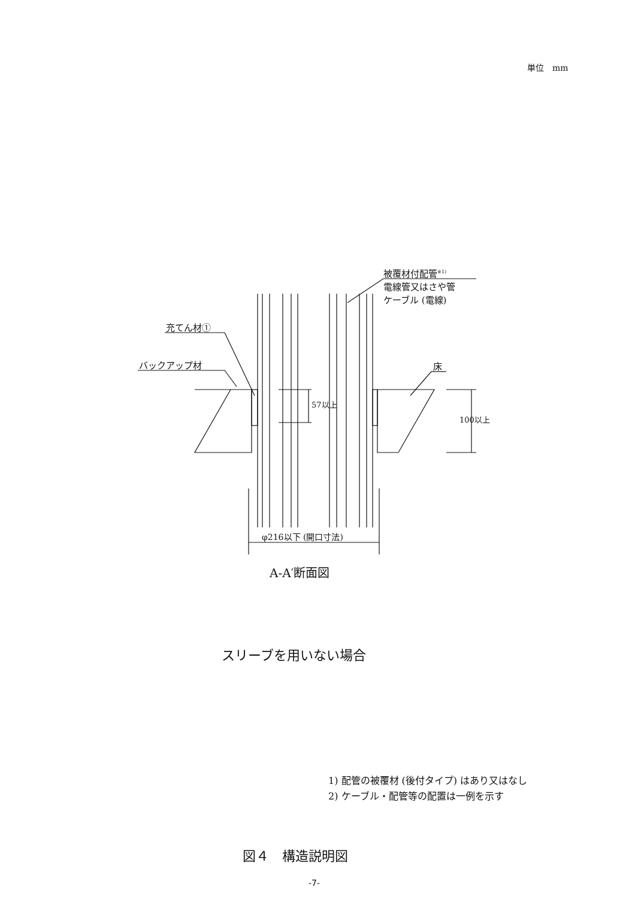単位　mm
被覆材付配管<sup>※1)</sup>
電線管又はさや管
ケーブル (電線)
充てん材①
バックアップ材 床
57以上
100以上
φ216以下 (開口寸法)
A-A′断面図
スリーブを用いない場合
1) 配管の被覆材 (後付タイプ) はあり又はなし
2) ケーブル・配管等の配置は一例を示す
図４　構造説明図
-7-